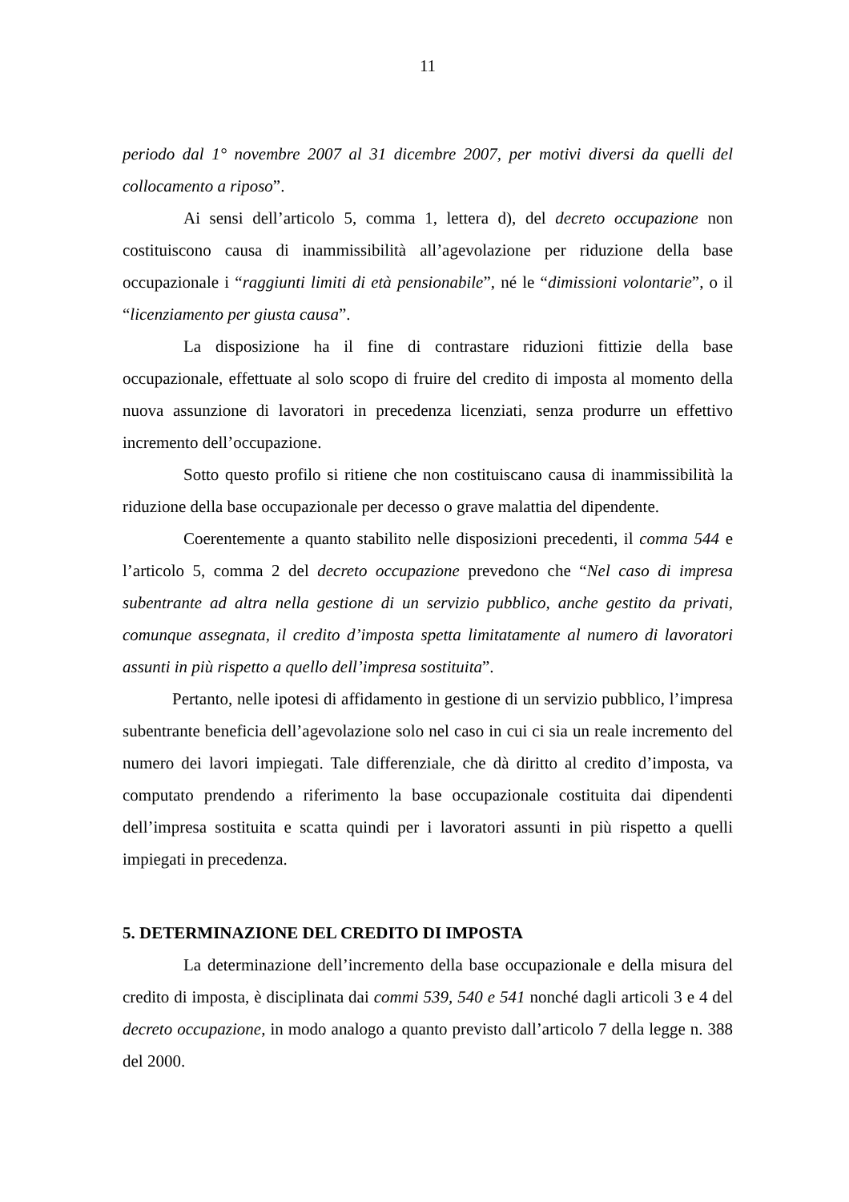11
periodo dal 1° novembre 2007 al 31 dicembre 2007, per motivi diversi da quelli del collocamento a riposo”.
Ai sensi dell’articolo 5, comma 1, lettera d), del decreto occupazione non costituiscono causa di inammissibilità all’agevolazione per riduzione della base occupazionale i “raggiunti limiti di età pensionabile”, né le “dimissioni volontarie”, o il “licenziamento per giusta causa”.
La disposizione ha il fine di contrastare riduzioni fittizie della base occupazionale, effettuate al solo scopo di fruire del credito di imposta al momento della nuova assunzione di lavoratori in precedenza licenziati, senza produrre un effettivo incremento dell’occupazione.
Sotto questo profilo si ritiene che non costituiscano causa di inammissibilità la riduzione della base occupazionale per decesso o grave malattia del dipendente.
Coerentemente a quanto stabilito nelle disposizioni precedenti, il comma 544 e l’articolo 5, comma 2 del decreto occupazione prevedono che “Nel caso di impresa subentrante ad altra nella gestione di un servizio pubblico, anche gestito da privati, comunque assegnata, il credito d’imposta spetta limitatamente al numero di lavoratori assunti in più rispetto a quello dell’impresa sostituita”.
Pertanto, nelle ipotesi di affidamento in gestione di un servizio pubblico, l’impresa subentrante beneficia dell’agevolazione solo nel caso in cui ci sia un reale incremento del numero dei lavori impiegati. Tale differenziale, che dà diritto al credito d’imposta, va computato prendendo a riferimento la base occupazionale costituita dai dipendenti dell’impresa sostituita e scatta quindi per i lavoratori assunti in più rispetto a quelli impiegati in precedenza.
5. DETERMINAZIONE DEL CREDITO DI IMPOSTA
La determinazione dell’incremento della base occupazionale e della misura del credito di imposta, è disciplinata dai commi 539, 540 e 541 nonché dagli articoli 3 e 4 del decreto occupazione, in modo analogo a quanto previsto dall’articolo 7 della legge n. 388 del 2000.